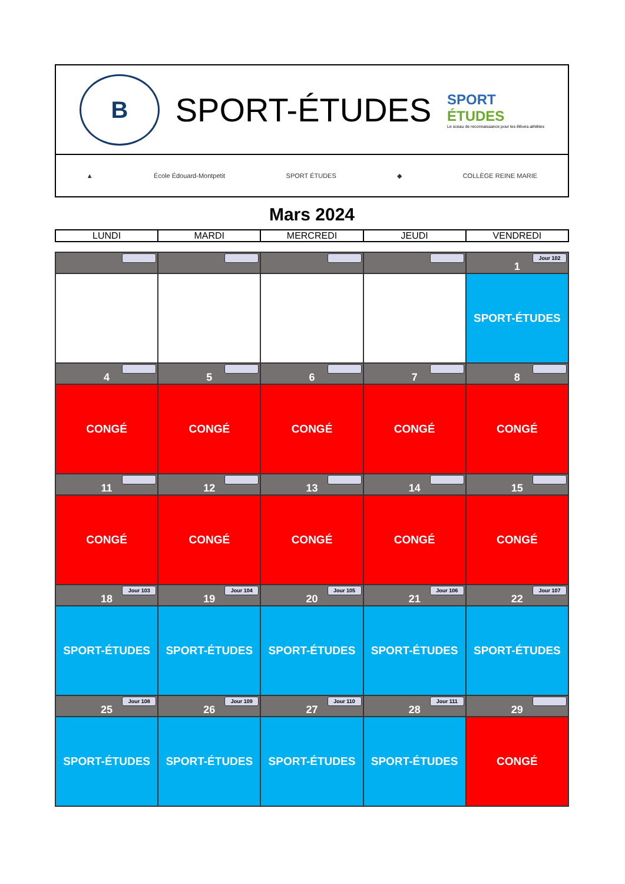B
SPORT-ÉTUDES
SPORT
ÉTUDES
Le sceau de reconnaissance pour les élèves-athlètes
▲ École Édouard-Montpetit SPORT ÉTUDES ◆ COLLÈGE REINE MARIE
Mars 2024
| LUNDI | MARDI | MERCREDI | JEUDI | VENDREDI |
| --- | --- | --- | --- | --- |
| | | | | Jour 102 1 |
| | | | | SPORT-ÉTUDES |
| 4 | 5 | 6 | 7 | 8 |
| CONGÉ | CONGÉ | CONGÉ | CONGÉ | CONGÉ |
| 11 | 12 | 13 | 14 | 15 |
| CONGÉ | CONGÉ | CONGÉ | CONGÉ | CONGÉ |
| Jour 103 18 | Jour 104 19 | Jour 105 20 | Jour 106 21 | Jour 107 22 |
| SPORT-ÉTUDES | SPORT-ÉTUDES | SPORT-ÉTUDES | SPORT-ÉTUDES | SPORT-ÉTUDES |
| Jour 108 25 | Jour 109 26 | Jour 110 27 | Jour 111 28 | 29 |
| SPORT-ÉTUDES | SPORT-ÉTUDES | SPORT-ÉTUDES | SPORT-ÉTUDES | CONGÉ |